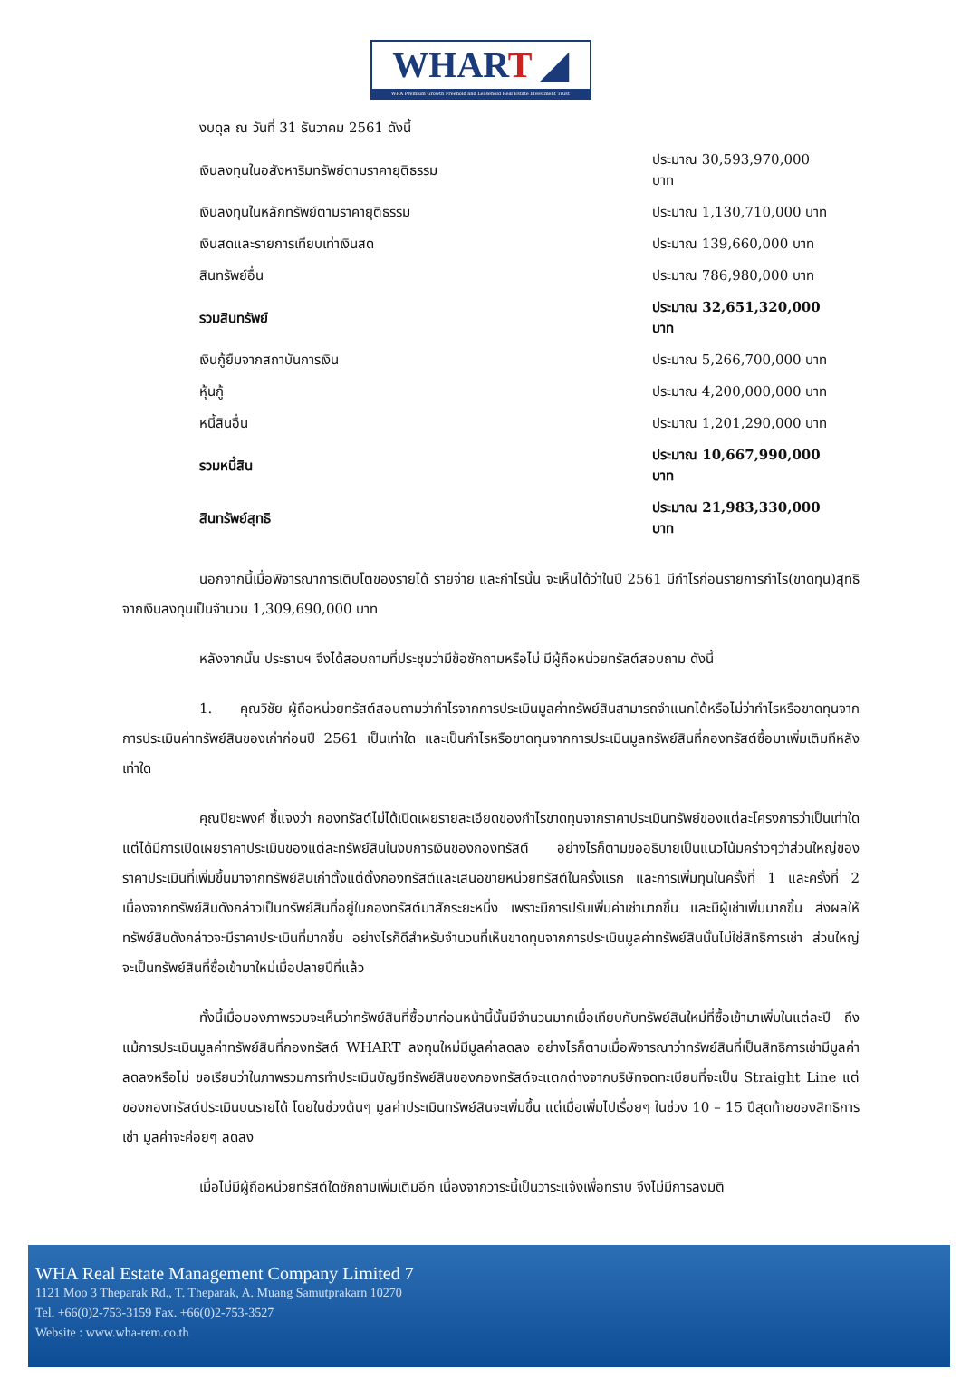WHART ◢
WHA Premium Growth Freehold and Leasehold Real Estate Investment Trust
| งบดุล ณ วันที่ 31 ธันวาคม 2561 ดังนี้ | |
| เงินลงทุนในอสังหาริมทรัพย์ตามราคายุติธรรม | ประมาณ 30,593,970,000 บาท |
| เงินลงทุนในหลักทรัพย์ตามราคายุติธรรม | ประมาณ 1,130,710,000 บาท |
| เงินสดและรายการเทียบเท่าเงินสด | ประมาณ 139,660,000 บาท |
| สินทรัพย์อื่น | ประมาณ 786,980,000 บาท |
| รวมสินทรัพย์ | ประมาณ 32,651,320,000 บาท |
| เงินกู้ยืมจากสถาบันการเงิน | ประมาณ 5,266,700,000 บาท |
| หุ้นกู้ | ประมาณ 4,200,000,000 บาท |
| หนี้สินอื่น | ประมาณ 1,201,290,000 บาท |
| รวมหนี้สิน | ประมาณ 10,667,990,000 บาท |
| สินทรัพย์สุทธิ | ประมาณ 21,983,330,000 บาท |
นอกจากนี้เมื่อพิจารณาการเติบโตของรายได้ รายจ่าย และกำไรนั้น จะเห็นได้ว่าในปี 2561 มีกำไรก่อนรายการกำไร(ขาดทุน)สุทธิจากเงินลงทุนเป็นจำนวน 1,309,690,000 บาท
หลังจากนั้น ประธานฯ จึงได้สอบถามที่ประชุมว่ามีข้อซักถามหรือไม่ มีผู้ถือหน่วยทรัสต์สอบถาม ดังนี้
1. คุณวิชัย ผู้ถือหน่วยทรัสต์สอบถามว่ากำไรจากการประเมินมูลค่าทรัพย์สินสามารถจำแนกได้หรือไม่ว่ากำไรหรือขาดทุนจากการประเมินค่าทรัพย์สินของเก่าก่อนปี 2561 เป็นเท่าใด และเป็นกำไรหรือขาดทุนจากการประเมินมูลทรัพย์สินที่กองทรัสต์ซื้อมาเพิ่มเติมทีหลังเท่าใด
คุณปิยะพงศ์ ชี้แจงว่า กองทรัสต์ไม่ได้เปิดเผยรายละเอียดของกำไรขาดทุนจากราคาประเมินทรัพย์ของแต่ละโครงการว่าเป็นเท่าใด แต่ได้มีการเปิดเผยราคาประเมินของแต่ละทรัพย์สินในงบการเงินของกองทรัสต์ อย่างไรก็ตามขออธิบายเป็นแนวโน้มคร่าวๆว่าส่วนใหญ่ของราคาประเมินที่เพิ่มขึ้นมาจากทรัพย์สินเก่าตั้งแต่ตั้งกองทรัสต์และเสนอขายหน่วยทรัสต์ในครั้งแรก และการเพิ่มทุนในครั้งที่ 1 และครั้งที่ 2 เนื่องจากทรัพย์สินดังกล่าวเป็นทรัพย์สินที่อยู่ในกองทรัสต์มาสักระยะหนึ่ง เพราะมีการปรับเพิ่มค่าเช่ามากขึ้น และมีผู้เช่าเพิ่มมากขึ้น ส่งผลให้ทรัพย์สินดังกล่าวจะมีราคาประเมินที่มากขึ้น อย่างไรก็ดีสำหรับจำนวนที่เห็นขาดทุนจากการประเมินมูลค่าทรัพย์สินนั้นไม่ใช่สิทธิการเช่า ส่วนใหญ่จะเป็นทรัพย์สินที่ซื้อเข้ามาใหม่เมื่อปลายปีที่แล้ว
ทั้งนี้เมื่อมองภาพรวมจะเห็นว่าทรัพย์สินที่ซื้อมาก่อนหน้านี้นั้นมีจำนวนมากเมื่อเทียบกับทรัพย์สินใหม่ที่ซื้อเข้ามาเพิ่มในแต่ละปี ถึงแม้การประเมินมูลค่าทรัพย์สินที่กองทรัสต์ WHART ลงทุนใหม่มีมูลค่าลดลง อย่างไรก็ตามเมื่อพิจารณาว่าทรัพย์สินที่เป็นสิทธิการเช่ามีมูลค่าลดลงหรือไม่ ขอเรียนว่าในภาพรวมการทำประเมินบัญชีทรัพย์สินของกองทรัสต์จะแตกต่างจากบริษัทจดทะเบียนที่จะเป็น Straight Line แต่ของกองทรัสต์ประเมินบนรายได้ โดยในช่วงต้นๆ มูลค่าประเมินทรัพย์สินจะเพิ่มขึ้น แต่เมื่อเพิ่มไปเรื่อยๆ ในช่วง 10 – 15 ปีสุดท้ายของสิทธิการเช่า มูลค่าจะค่อยๆ ลดลง
เมื่อไม่มีผู้ถือหน่วยทรัสต์ใดซักถามเพิ่มเติมอีก เนื่องจากวาระนี้เป็นวาระแจ้งเพื่อทราบ จึงไม่มีการลงมติ
WHA Real Estate Management Company Limited 7
1121 Moo 3 Theparak Rd., T. Theparak, A. Muang Samutprakarn 10270
Tel. +66(0)2-753-3159 Fax. +66(0)2-753-3527
Website : www.wha-rem.co.th